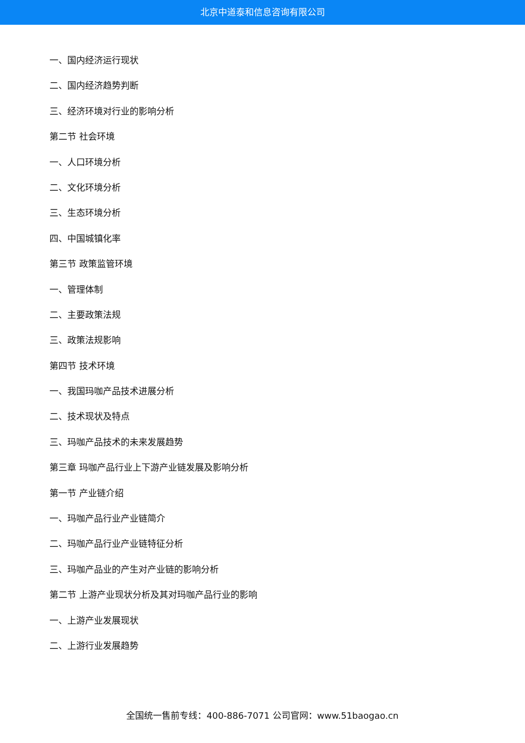北京中道泰和信息咨询有限公司
一、国内经济运行现状
二、国内经济趋势判断
三、经济环境对行业的影响分析
第二节 社会环境
一、人口环境分析
二、文化环境分析
三、生态环境分析
四、中国城镇化率
第三节 政策监管环境
一、管理体制
二、主要政策法规
三、政策法规影响
第四节 技术环境
一、我国玛咖产品技术进展分析
二、技术现状及特点
三、玛咖产品技术的未来发展趋势
第三章 玛咖产品行业上下游产业链发展及影响分析
第一节 产业链介绍
一、玛咖产品行业产业链简介
二、玛咖产品行业产业链特征分析
三、玛咖产品业的产生对产业链的影响分析
第二节 上游产业现状分析及其对玛咖产品行业的影响
一、上游产业发展现状
二、上游行业发展趋势
全国统一售前专线：400-886-7071 公司官网：www.51baogao.cn